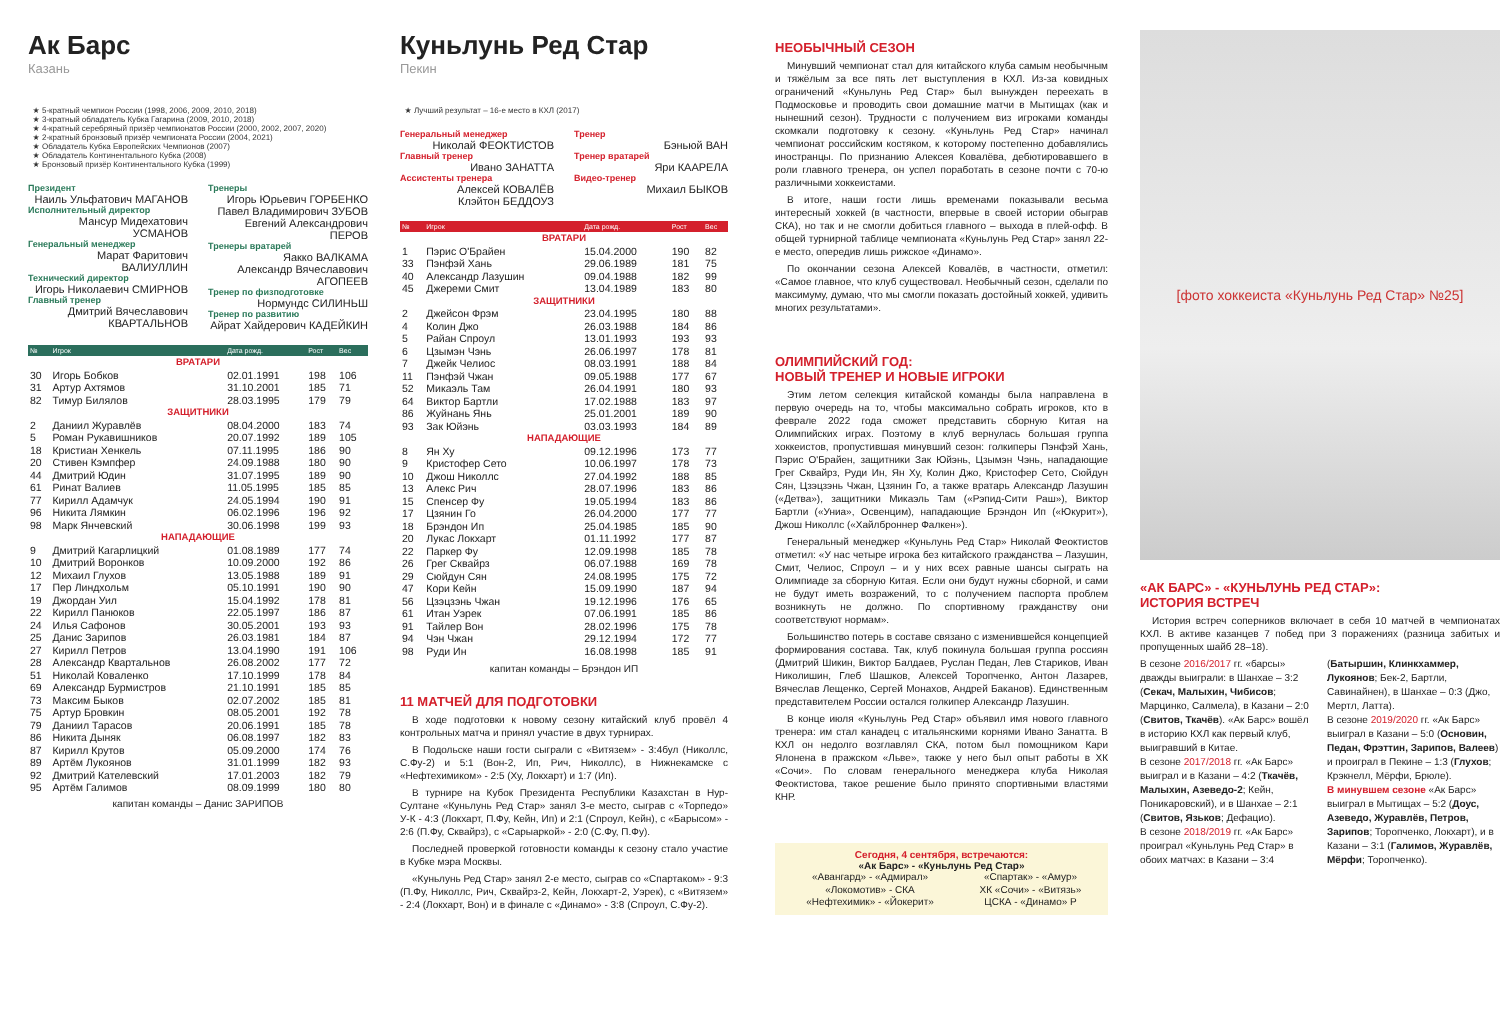Ак Барс
Казань
5-кратный чемпион России (1998, 2006, 2009, 2010, 2018)
3-кратный обладатель Кубка Гагарина (2009, 2010, 2018)
4-кратный серебряный призёр чемпионатов России (2000, 2002, 2007, 2020)
2-кратный бронзовый призёр чемпионата России (2004, 2021)
Обладатель Кубка Европейских Чемпионов (2007)
Обладатель Континентального Кубка (2008)
Бронзовый призёр Континентального Кубка (1999)
Президент
Наиль Ульфатович МАГАНОВ
Исполнительный директор
Мансур Мидехатович УСМАНОВ
Генеральный менеджер
Марат Фаритович ВАЛИУЛЛИН
Технический директор
Игорь Николаевич СМИРНОВ
Главный тренер
Дмитрий Вячеславович КВАРТАЛЬНОВ
Тренеры
Игорь Юрьевич ГОРБЕНКО
Павел Владимирович ЗУБОВ
Евгений Александрович ПЕРОВ
Тренеры вратарей
Яакко ВАЛКАМА
Александр Вячеславович АГОПЕЕВ
Тренер по физподготовке
Нормундс СИЛИНЬШ
Тренер по развитию
Айрат Хайдерович КАДЕЙКИН
| № | Игрок | Дата рожд. | Рост | Вес |
| --- | --- | --- | --- | --- |
| ВРАТАРИ | | | | |
| 30 | Игорь Бобков | 02.01.1991 | 198 | 106 |
| 31 | Артур Ахтямов | 31.10.2001 | 185 | 71 |
| 82 | Тимур Билялов | 28.03.1995 | 179 | 79 |
| ЗАЩИТНИКИ | | | | |
| 2 | Даниил Журавлёв | 08.04.2000 | 183 | 74 |
| 5 | Роман Рукавишников | 20.07.1992 | 189 | 105 |
| 18 | Кристиан Хенкель | 07.11.1995 | 186 | 90 |
| 20 | Стивен Кэмпфер | 24.09.1988 | 180 | 90 |
| 44 | Дмитрий Юдин | 31.07.1995 | 189 | 90 |
| 61 | Ринат Валиев | 11.05.1995 | 185 | 85 |
| 77 | Кирилл Адамчук | 24.05.1994 | 190 | 91 |
| 96 | Никита Лямкин | 06.02.1996 | 196 | 92 |
| 98 | Марк Янчевский | 30.06.1998 | 199 | 93 |
| НАПАДАЮЩИЕ | | | | |
| 9 | Дмитрий Кагарлицкий | 01.08.1989 | 177 | 74 |
| 10 | Дмитрий Воронков | 10.09.2000 | 192 | 86 |
| 12 | Михаил Глухов | 13.05.1988 | 189 | 91 |
| 17 | Пер Линдхольм | 05.10.1991 | 190 | 90 |
| 19 | Джордан Уил | 15.04.1992 | 178 | 81 |
| 22 | Кирилл Панюков | 22.05.1997 | 186 | 87 |
| 24 | Илья Сафонов | 30.05.2001 | 193 | 93 |
| 25 | Данис Зарипов | 26.03.1981 | 184 | 87 |
| 27 | Кирилл Петров | 13.04.1990 | 191 | 106 |
| 28 | Александр Квартальнов | 26.08.2002 | 177 | 72 |
| 51 | Николай Коваленко | 17.10.1999 | 178 | 84 |
| 69 | Александр Бурмистров | 21.10.1991 | 185 | 85 |
| 73 | Максим Быков | 02.07.2002 | 185 | 81 |
| 75 | Артур Бровкин | 08.05.2001 | 192 | 78 |
| 79 | Даниил Тарасов | 20.06.1991 | 185 | 78 |
| 86 | Никита Дыняк | 06.08.1997 | 182 | 83 |
| 87 | Кирилл Крутов | 05.09.2000 | 174 | 76 |
| 89 | Артём Лукоянов | 31.01.1999 | 182 | 93 |
| 92 | Дмитрий Кателевский | 17.01.2003 | 182 | 79 |
| 95 | Артём Галимов | 08.09.1999 | 180 | 80 |
капитан команды – Данис ЗАРИПОВ
Куньлунь Ред Стар
Пекин
Лучший результат – 16-е место в КХЛ (2017)
Генеральный менеджер
Николай ФЕОКТИСТОВ
Главный тренер
Ивано ЗАНАТТА
Ассистенты тренера
Алексей КОВАЛЁВ
Клэйтон БЕДДОУЗ
Тренер
Бэньюй ВАН
Тренер вратарей
Яри КААРЕЛА
Видео-тренер
Михаил БЫКОВ
| № | Игрок | Дата рожд. | Рост | Вес |
| --- | --- | --- | --- | --- |
| ВРАТАРИ | | | | |
| 1 | Пэрис О'Брайен | 15.04.2000 | 190 | 82 |
| 33 | Пэнфэй Хань | 29.06.1989 | 181 | 75 |
| 40 | Александр Лазушин | 09.04.1988 | 182 | 99 |
| 45 | Джереми Смит | 13.04.1989 | 183 | 80 |
| ЗАЩИТНИКИ | | | | |
| 2 | Джейсон Фрэм | 23.04.1995 | 180 | 88 |
| 4 | Колин Джо | 26.03.1988 | 184 | 86 |
| 5 | Райан Спроул | 13.01.1993 | 193 | 93 |
| 6 | Цзымэн Чэнь | 26.06.1997 | 178 | 81 |
| 7 | Джейк Челиос | 08.03.1991 | 188 | 84 |
| 11 | Пэнфэй Чжан | 09.05.1988 | 177 | 67 |
| 52 | Микаэль Там | 26.04.1991 | 180 | 93 |
| 64 | Виктор Бартли | 17.02.1988 | 183 | 97 |
| 86 | Жуйнань Янь | 25.01.2001 | 189 | 90 |
| 93 | Зак Юйэнь | 03.03.1993 | 184 | 89 |
| НАПАДАЮЩИЕ | | | | |
| 8 | Ян Ху | 09.12.1996 | 173 | 77 |
| 9 | Кристофер Сето | 10.06.1997 | 178 | 73 |
| 10 | Джош Николлс | 27.04.1992 | 188 | 85 |
| 13 | Алекс Рич | 28.07.1996 | 183 | 86 |
| 15 | Спенсер Фу | 19.05.1994 | 183 | 86 |
| 17 | Цзянин Го | 26.04.2000 | 177 | 77 |
| 18 | Брэндон Ип | 25.04.1985 | 185 | 90 |
| 20 | Лукас Локхарт | 01.11.1992 | 177 | 87 |
| 22 | Паркер Фу | 12.09.1998 | 185 | 78 |
| 26 | Грег Сквайрз | 06.07.1988 | 169 | 78 |
| 29 | Сюйдун Сян | 24.08.1995 | 175 | 72 |
| 47 | Кори Кейн | 15.09.1990 | 187 | 94 |
| 56 | Цзэцзэнь Чжан | 19.12.1996 | 176 | 65 |
| 61 | Итан Уэрек | 07.06.1991 | 185 | 86 |
| 91 | Тайлер Вон | 28.02.1996 | 175 | 78 |
| 94 | Чэн Чжан | 29.12.1994 | 172 | 77 |
| 98 | Руди Ин | 16.08.1998 | 185 | 91 |
капитан команды – Брэндон ИП
11 МАТЧЕЙ ДЛЯ ПОДГОТОВКИ
В ходе подготовки к новому сезону китайский клуб провёл 4 контрольных матча и принял участие в двух турнирах.
В Подольске наши гости сыграли с «Витязем» - 3:4бул (Николлс, С.Фу-2) и 5:1 (Вон-2, Ип, Рич, Николлс), в Нижнекамске с «Нефтехимиком» - 2:5 (Ху, Локхарт) и 1:7 (Ип).
В турнире на Кубок Президента Республики Казахстан в Нур-Султане «Куньлунь Ред Стар» занял 3-е место, сыграв с «Торпедо» У-К - 4:3 (Локхарт, П.Фу, Кейн, Ип) и 2:1 (Спроул, Кейн), с «Барысом» - 2:6 (П.Фу, Сквайрз), с «Сарыаркой» - 2:0 (С.Фу, П.Фу).
Последней проверкой готовности команды к сезону стало участие в Кубке мэра Москвы.
«Куньлунь Ред Стар» занял 2-е место, сыграв со «Спартаком» - 9:3 (П.Фу, Николлс, Рич, Сквайрз-2, Кейн, Локхарт-2, Уэрек), с «Витязем» - 2:4 (Локхарт, Вон) и в финале с «Динамо» - 3:8 (Спроул, С.Фу-2).
НЕОБЫЧНЫЙ СЕЗОН
Минувший чемпионат стал для китайского клуба самым необычным и тяжёлым за все пять лет выступления в КХЛ. Из-за ковидных ограничений «Куньлунь Ред Стар» был вынужден переехать в Подмосковье и проводить свои домашние матчи в Мытищах (как и нынешний сезон). Трудности с получением виз игроками команды скомкали подготовку к сезону. «Куньлунь Ред Стар» начинал чемпионат российским костяком, к которому постепенно добавлялись иностранцы. По признанию Алексея Ковалёва, дебютировавшего в роли главного тренера, он успел поработать в сезоне почти с 70-ю различными хоккеистами.
В итоге, наши гости лишь временами показывали весьма интересный хоккей (в частности, впервые в своей истории обыграв СКА), но так и не смогли добиться главного – выхода в плей-офф. В общей турнирной таблице чемпионата «Куньлунь Ред Стар» занял 22-е место, опередив лишь рижское «Динамо».
По окончании сезона Алексей Ковалёв, в частности, отметил: «Самое главное, что клуб существовал. Необычный сезон, сделали по максимуму, думаю, что мы смогли показать достойный хоккей, удивить многих результатами».
ОЛИМПИЙСКИЙ ГОД:
НОВЫЙ ТРЕНЕР И НОВЫЕ ИГРОКИ
Этим летом селекция китайской команды была направлена в первую очередь на то, чтобы максимально собрать игроков, кто в феврале 2022 года сможет представить сборную Китая на Олимпийских играх. Поэтому в клуб вернулась большая группа хоккеистов, пропустившая минувший сезон: голкиперы Пэнфэй Хань, Пэрис О'Брайен, защитники Зак Юйэнь, Цзымэн Чэнь, нападающие Грег Сквайрз, Руди Ин, Ян Ху, Колин Джо, Кристофер Сето, Сюйдун Сян, Цзэцзэнь Чжан, Цзянин Го, а также вратарь Александр Лазушин («Детва»), защитники Микаэль Там («Рэпид-Сити Раш»), Виктор Бартли («Униа», Освенцим), нападающие Брэндон Ип («Юкурит»), Джош Николлс («Хайлброннер Фалкен»).
Генеральный менеджер «Куньлунь Ред Стар» Николай Феоктистов отметил: «У нас четыре игрока без китайского гражданства – Лазушин, Смит, Челиос, Спроул – и у них всех равные шансы сыграть на Олимпиаде за сборную Китая. Если они будут нужны сборной, и сами не будут иметь возражений, то с получением паспорта проблем возникнуть не должно. По спортивному гражданству они соответствуют нормам».
Большинство потерь в составе связано с изменившейся концепцией формирования состава. Так, клуб покинула большая группа россиян (Дмитрий Шикин, Виктор Балдаев, Руслан Педан, Лев Стариков, Иван Николишин, Глеб Шашков, Алексей Торопченко, Антон Лазарев, Вячеслав Лещенко, Сергей Монахов, Андрей Баканов). Единственным представителем России остался голкипер Александр Лазушин.
В конце июля «Куньлунь Ред Стар» объявил имя нового главного тренера: им стал канадец с итальянскими корнями Ивано Занатта. В КХЛ он недолго возглавлял СКА, потом был помощником Кари Ялонена в пражском «Льве», также у него был опыт работы в ХК «Сочи». По словам генерального менеджера клуба Николая Феоктистова, такое решение было принято спортивными властями КНР.
Сегодня, 4 сентября, встречаются:
«Ак Барс» - «Куньлунь Ред Стар»
| «Авангард» - «Адмирал» | «Спартак» - «Амур» |
| «Локомотив» - СКА | ХК «Сочи» - «Витязь» |
| «Нефтехимик» - «Йокерит» | ЦСКА - «Динамо» Р |
[фото хоккеиста «Куньлунь Ред Стар» №25]
«АК БАРС» - «КУНЬЛУНЬ РЕД СТАР»:
ИСТОРИЯ ВСТРЕЧ
История встреч соперников включает в себя 10 матчей в чемпионатах КХЛ. В активе казанцев 7 побед при 3 поражениях (разница забитых и пропущенных шайб 28–18).
В сезоне 2016/2017 гг. «барсы» дважды выиграли: в Шанхае – 3:2 (Секач, Малыхин, Чибисов; Марцинко, Салмела), в Казани – 2:0 (Свитов, Ткачёв). «Ак Барс» вошёл в историю КХЛ как первый клуб, выигравший в Китае.
В сезоне 2017/2018 гг. «Ак Барс» выиграл и в Казани – 4:2 (Ткачёв, Малыхин, Азеведо-2; Кейн, Поникаровский), и в Шанхае – 2:1 (Свитов, Язьков; Дефацио).
В сезоне 2018/2019 гг. «Ак Барс» проиграл «Куньлунь Ред Стар» в обоих матчах: в Казани – 3:4 (Батыршин, Клинкхаммер, Лукоянов; Бек-2, Бартли, Савинайнен), в Шанхае – 0:3 (Джо, Мертл, Латта).
В сезоне 2019/2020 гг. «Ак Барс» выиграл в Казани – 5:0 (Основин, Педан, Фрэттин, Зарипов, Валеев) и проиграл в Пекине – 1:3 (Глухов; Крэкнелл, Мёрфи, Брюле).
В минувшем сезоне «Ак Барс» выиграл в Мытищах – 5:2 (Доус, Азеведо, Журавлёв, Петров, Зарипов; Торопченко, Локхарт), и в Казани – 3:1 (Галимов, Журавлёв, Мёрфи; Торопченко).